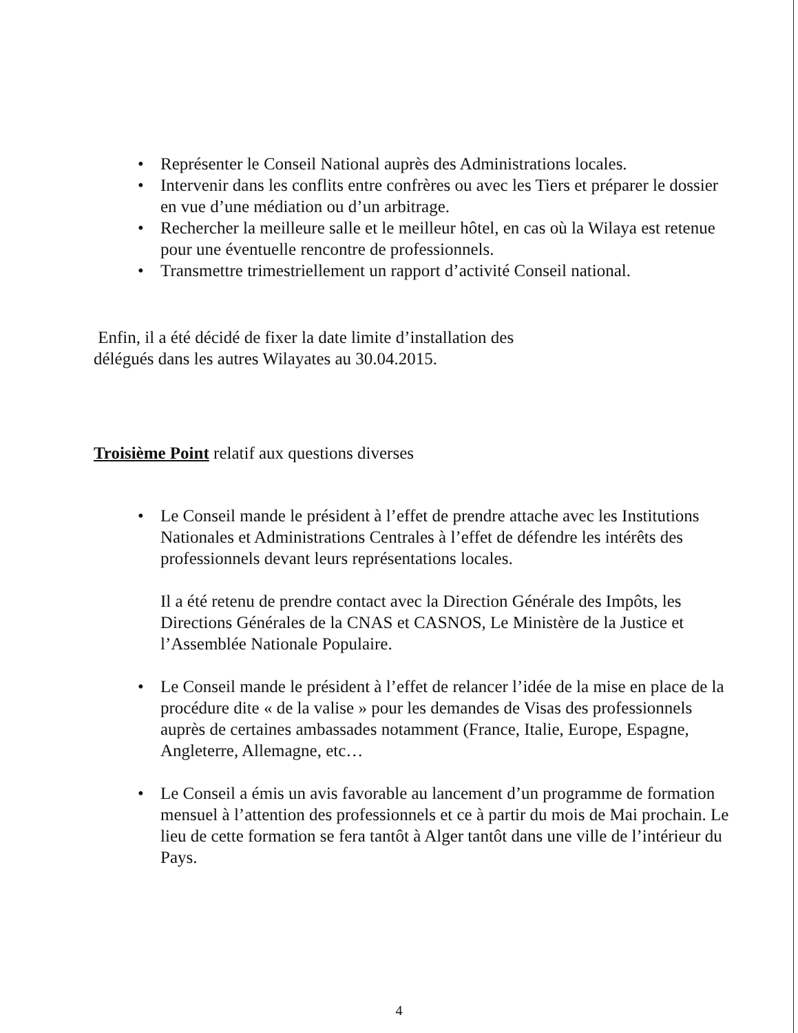• Représenter le Conseil National auprès des Administrations locales.
• Intervenir dans les conflits entre confrères ou avec les Tiers et préparer le dossier en vue d’une médiation ou d’un arbitrage.
• Rechercher la meilleure salle et le meilleur hôtel, en cas où la Wilaya est retenue pour une éventuelle rencontre de professionnels.
• Transmettre trimestriellement un rapport d’activité Conseil national.
Enfin, il a été décidé de fixer la date limite d’installation des délégués dans les autres Wilayates au 30.04.2015.
Troisième Point relatif aux questions diverses
• Le Conseil mande le président à l’effet de prendre attache avec les Institutions Nationales et Administrations Centrales à l’effet de défendre les intérêts des professionnels devant leurs représentations locales.
Il a été retenu de prendre contact avec la Direction Générale des Impôts, les Directions Générales de la CNAS et CASNOS, Le Ministère de la Justice et l’Assemblée Nationale Populaire.
• Le Conseil mande le président à l’effet de relancer l’idée de la mise en place de la procédure dite « de la valise » pour les demandes de Visas des professionnels auprès de certaines ambassades notamment (France, Italie, Europe, Espagne, Angleterre, Allemagne, etc…
• Le Conseil a émis un avis favorable au lancement d’un programme de formation mensuel à l’attention des professionnels et ce à partir du mois de Mai prochain. Le lieu de cette formation se fera tantôt à Alger tantôt dans une ville de l’intérieur du Pays.
4